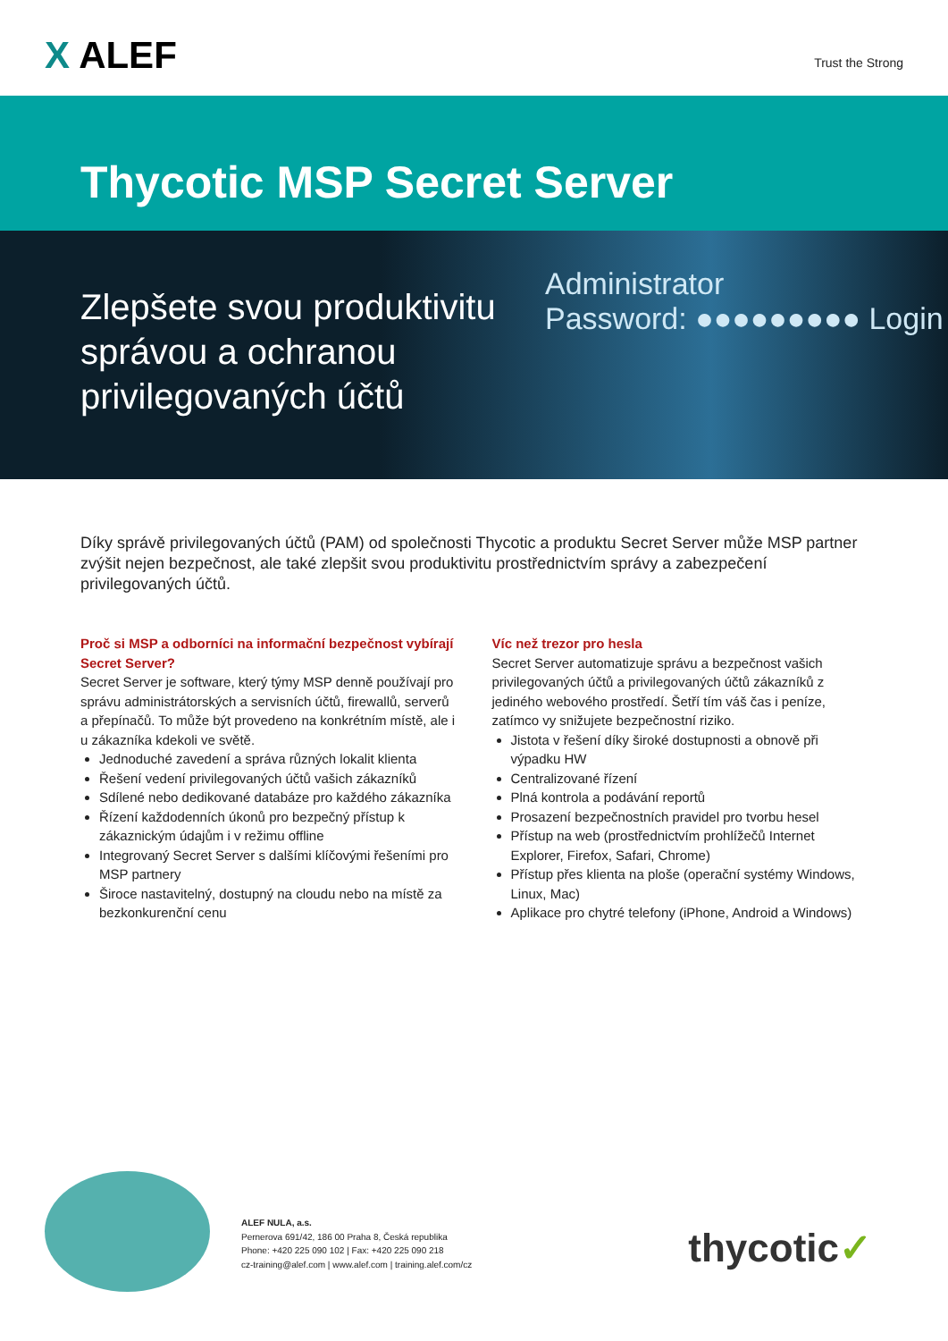X ALEF
Trust the Strong
Thycotic MSP Secret Server
Zlepšete svou produktivitu správou a ochranou privilegovaných účtů
Administrator
Password: ●●●●●●●●● Login
Díky správě privilegovaných účtů (PAM) od společnosti Thycotic a produktu Secret Server může MSP partner zvýšit nejen bezpečnost, ale také zlepšit svou produktivitu prostřednictvím správy a zabezpečení privilegovaných účtů.
Proč si MSP a odborníci na informační bezpečnost vybírají Secret Server?
Secret Server je software, který týmy MSP denně používají pro správu administrátorských a servisních účtů, firewallů, serverů a přepínačů. To může být provedeno na konkrétním místě, ale i u zákazníka kdekoli ve světě.
Jednoduché zavedení a správa různých lokalit klienta
Řešení vedení privilegovaných účtů vašich zákazníků
Sdílené nebo dedikované databáze pro každého zákazníka
Řízení každodenních úkonů pro bezpečný přístup k zákaznickým údajům i v režimu offline
Integrovaný Secret Server s dalšími klíčovými řešeními pro MSP partnery
Široce nastavitelný, dostupný na cloudu nebo na místě za bezkonkurenční cenu
Víc než trezor pro hesla
Secret Server automatizuje správu a bezpečnost vašich privilegovaných účtů a privilegovaných účtů zákazníků z jediného webového prostředí. Šetří tím váš čas i peníze, zatímco vy snižujete bezpečnostní riziko.
Jistota v řešení díky široké dostupnosti a obnově při výpadku HW
Centralizované řízení
Plná kontrola a podávání reportů
Prosazení bezpečnostních pravidel pro tvorbu hesel
Přístup na web (prostřednictvím prohlížečů Internet Explorer, Firefox, Safari, Chrome)
Přístup přes klienta na ploše (operační systémy Windows, Linux, Mac)
Aplikace pro chytré telefony (iPhone, Android a Windows)
ALEF NULA, a.s.
Pernerova 691/42, 186 00 Praha 8, Česká republika
Phone: +420 225 090 102 | Fax: +420 225 090 218
cz-training@alef.com | www.alef.com | training.alef.com/cz
thycotic✓